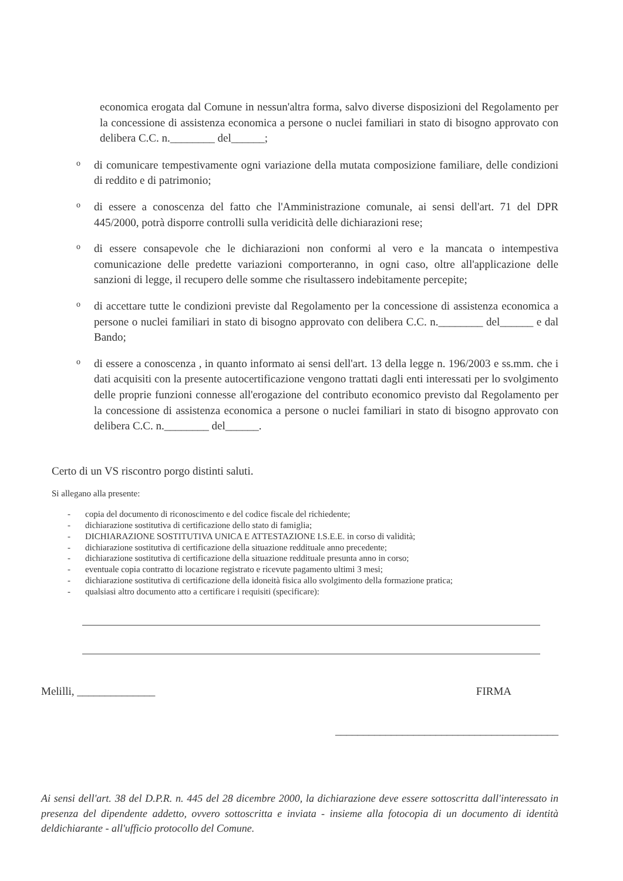economica erogata dal Comune in nessun'altra forma, salvo diverse disposizioni del Regolamento per la concessione di assistenza economica a persone o nuclei familiari in stato di bisogno approvato con delibera C.C. n.________ del______;
odi comunicare tempestivamente ogni variazione della mutata composizione familiare, delle condizioni di reddito e di patrimonio;
odi essere a conoscenza del fatto che l'Amministrazione comunale, ai sensi dell'art. 71 del DPR 445/2000, potrà disporre controlli sulla veridicità delle dichiarazioni rese;
odi essere consapevole che le dichiarazioni non conformi al vero e la mancata o intempestiva comunicazione delle predette variazioni comporteranno, in ogni caso, oltre all'applicazione delle sanzioni di legge, il recupero delle somme che risultassero indebitamente percepite;
odi accettare tutte le condizioni previste dal Regolamento per la concessione di assistenza economica a persone o nuclei familiari in stato di bisogno approvato con delibera C.C. n.________ del______ e dal Bando;
odi essere a conoscenza , in quanto informato ai sensi dell'art. 13 della legge n. 196/2003 e ss.mm. che i dati acquisiti con la presente autocertificazione vengono trattati dagli enti interessati per lo svolgimento delle proprie funzioni connesse all'erogazione del contributo economico previsto dal Regolamento per la concessione di assistenza economica a persone o nuclei familiari in stato di bisogno approvato con delibera C.C. n.________ del______.
Certo di un VS riscontro porgo distinti saluti.
Si allegano alla presente:
- copia del documento di riconoscimento e del codice fiscale del richiedente;
- dichiarazione sostitutiva di certificazione dello stato di famiglia;
- DICHIARAZIONE SOSTITUTIVA UNICA E ATTESTAZIONE I.S.E.E. in corso di validità;
- dichiarazione sostitutiva di certificazione della situazione reddituale anno precedente;
- dichiarazione sostitutiva di certificazione della situazione reddituale presunta anno in corso;
- eventuale copia contratto di locazione registrato e ricevute pagamento ultimi 3 mesi;
- dichiarazione sostitutiva di certificazione della idoneità fisica allo svolgimento della formazione pratica;
- qualsiasi altro documento atto a certificare i requisiti (specificare):
Melilli, ______________ FIRMA
________________________________________
Ai sensi dell'art. 38 del D.P.R. n. 445 del 28 dicembre 2000, la dichiarazione deve essere sottoscritta dall'interessato in presenza del dipendente addetto, ovvero sottoscritta e inviata - insieme alla fotocopia di un documento di identità deldichiarante - all'ufficio protocollo del Comune.